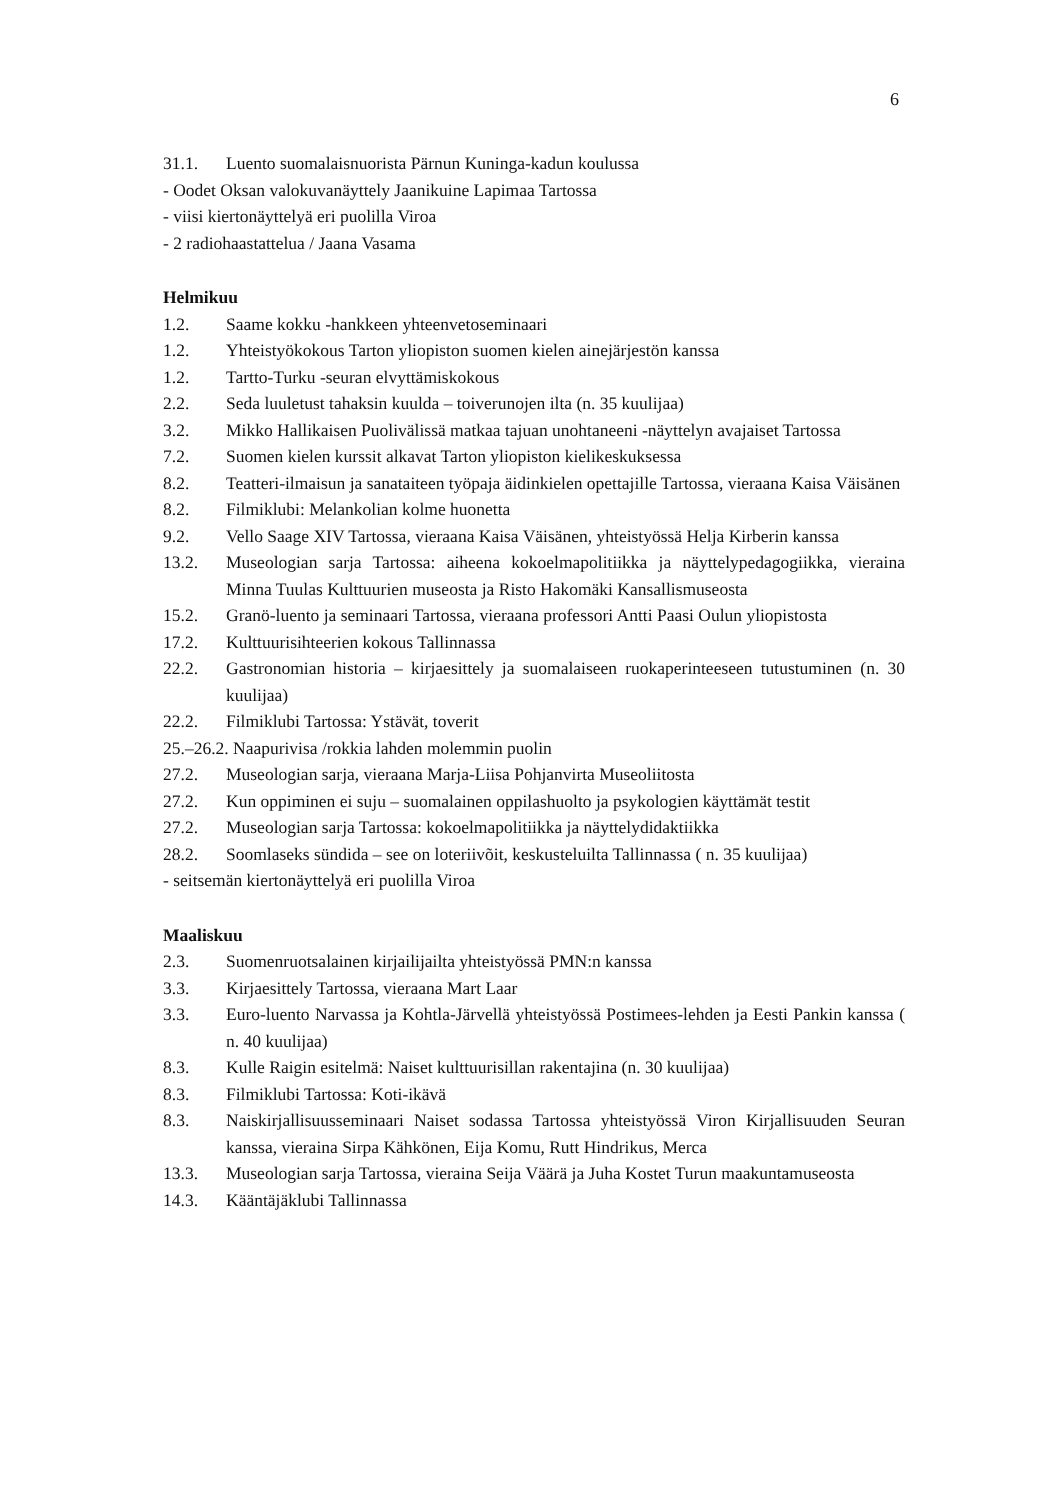6
31.1. Luento suomalaisnuorista Pärnun Kuninga-kadun koulussa
- Oodet Oksan valokuvanäyttely Jaanikuine Lapimaa Tartossa
- viisi kiertonäyttelyä eri puolilla Viroa
- 2 radiohaastattelua / Jaana Vasama
Helmikuu
1.2. Saame kokku -hankkeen yhteenvetoseminaari
1.2. Yhteistyökokous Tarton yliopiston suomen kielen ainejärjestön kanssa
1.2. Tartto-Turku -seuran elvyttämiskokous
2.2. Seda luuletust tahaksin kuulda – toiverunojen ilta (n. 35 kuulijaa)
3.2. Mikko Hallikaisen Puolivälissä matkaa tajuan unohtaneeni -näyttelyn avajaiset Tartossa
7.2. Suomen kielen kurssit alkavat Tarton yliopiston kielikeskuksessa
8.2. Teatteri-ilmaisun ja sanataiteen työpaja äidinkielen opettajille Tartossa, vieraana Kaisa Väisänen
8.2. Filmiklubi: Melankolian kolme huonetta
9.2. Vello Saage XIV Tartossa, vieraana Kaisa Väisänen, yhteistyössä Helja Kirberin kanssa
13.2. Museologian sarja Tartossa: aiheena kokoelmapolitiikka ja näyttelypedagogiikka, vieraina Minna Tuulas Kulttuurien museosta ja Risto Hakomäki Kansallismuseosta
15.2. Granö-luento ja seminaari Tartossa, vieraana professori Antti Paasi Oulun yliopistosta
17.2. Kulttuurisihteerien kokous Tallinnassa
22.2. Gastronomian historia – kirjaesittely ja suomalaiseen ruokaperinteeseen tutustuminen (n. 30 kuulijaa)
22.2. Filmiklubi Tartossa: Ystävät, toverit
25.–26.2. Naapurivisa /rokkia lahden molemmin puolin
27.2. Museologian sarja, vieraana Marja-Liisa Pohjanvirta Museoliitosta
27.2. Kun oppiminen ei suju – suomalainen oppilashuolto ja psykologien käyttämät testit
27.2. Museologian sarja Tartossa: kokoelmapolitiikka ja näyttelydidaktiikka
28.2. Soomlaseks sündida – see on loteriivõit, keskusteluilta Tallinnassa ( n. 35 kuulijaa)
- seitsemän kiertonäyttelyä eri puolilla Viroa
Maaliskuu
2.3. Suomenruotsalainen kirjailijailta yhteistyössä PMN:n kanssa
3.3. Kirjaesittely Tartossa, vieraana Mart Laar
3.3. Euro-luento Narvassa ja Kohtla-Järvellä yhteistyössä Postimees-lehden ja Eesti Pankin kanssa ( n. 40 kuulijaa)
8.3. Kulle Raigin esitelmä: Naiset kulttuurisillan rakentajina (n. 30 kuulijaa)
8.3. Filmiklubi Tartossa: Koti-ikävä
8.3. Naiskirjallisuusseminaari Naiset sodassa Tartossa yhteistyössä Viron Kirjallisuuden Seuran kanssa, vieraina Sirpa Kähkönen, Eija Komu, Rutt Hindrikus, Merca
13.3. Museologian sarja Tartossa, vieraina Seija Väärä ja Juha Kostet Turun maakuntamuseosta
14.3. Kääntäjäklubi Tallinnassa